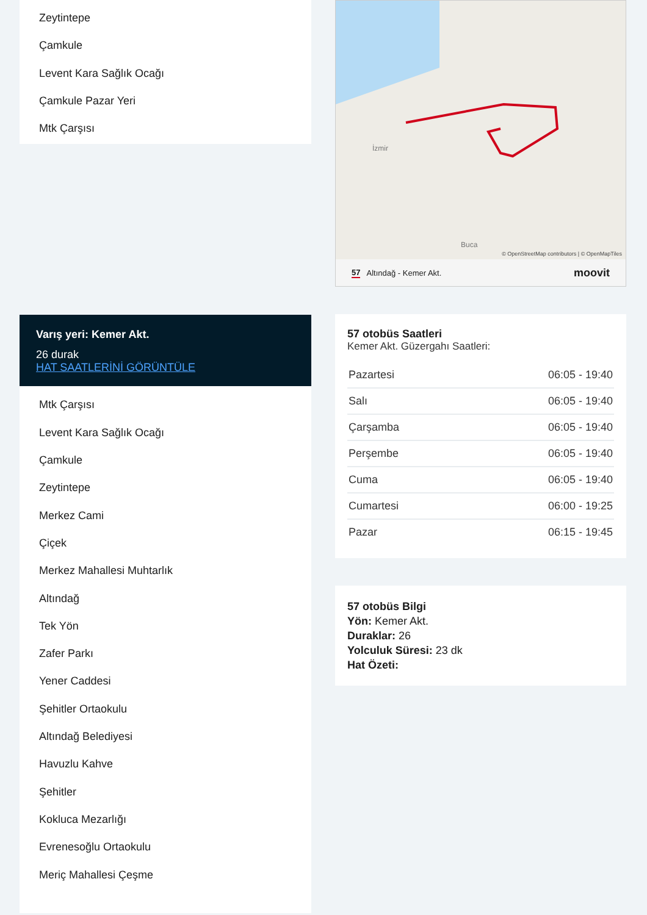Zeytintepe
Çamkule
Levent Kara Sağlık Ocağı
Çamkule Pazar Yeri
Mtk Çarşısı
Varış yeri: Kemer Akt.
26 durak
HAT SAATLERİNİ GÖRÜNTÜLE
Mtk Çarşısı
Levent Kara Sağlık Ocağı
Çamkule
Zeytintepe
Merkez Cami
Çiçek
Merkez Mahallesi Muhtarlık
Altındağ
Tek Yön
Zafer Parkı
Yener Caddesi
Şehitler Ortaokulu
Altındağ Belediyesi
Havuzlu Kahve
Şehitler
Kokluca Mezarlığı
Evrenesoğlu Ortaokulu
Meriç Mahallesi Çeşme
İzmir
Buca
© OpenStreetMap contributors | © OpenMapTiles
57 Altındağ - Kemer Akt. moovit
57 otobüs Saatleri
Kemer Akt. Güzergahı Saatleri:
| Pazartesi | 06:05 - 19:40 |
| Salı | 06:05 - 19:40 |
| Çarşamba | 06:05 - 19:40 |
| Perşembe | 06:05 - 19:40 |
| Cuma | 06:05 - 19:40 |
| Cumartesi | 06:00 - 19:25 |
| Pazar | 06:15 - 19:45 |
57 otobüs Bilgi
Yön: Kemer Akt.
Duraklar: 26
Yolculuk Süresi: 23 dk
Hat Özeti: